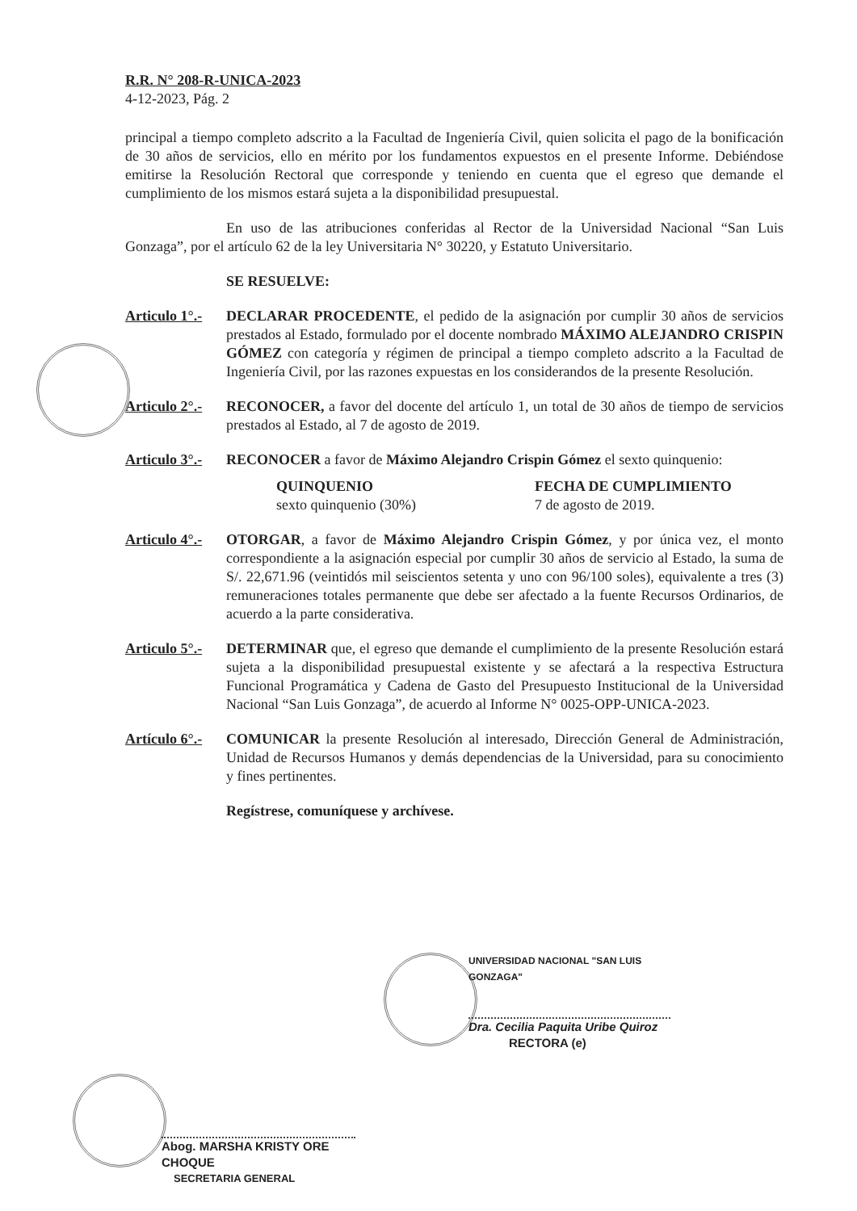R.R. N° 208-R-UNICA-2023
4-12-2023, Pág. 2
principal a tiempo completo adscrito a la Facultad de Ingeniería Civil, quien solicita el pago de la bonificación de 30 años de servicios, ello en mérito por los fundamentos expuestos en el presente Informe. Debiéndose emitirse la Resolución Rectoral que corresponde y teniendo en cuenta que el egreso que demande el cumplimiento de los mismos estará sujeta a la disponibilidad presupuestal.
En uso de las atribuciones conferidas al Rector de la Universidad Nacional “San Luis Gonzaga”, por el artículo 62 de la ley Universitaria N° 30220, y Estatuto Universitario.
SE RESUELVE:
Articulo 1°.-
DECLARAR PROCEDENTE, el pedido de la asignación por cumplir 30 años de servicios prestados al Estado, formulado por el docente nombrado MÁXIMO ALEJANDRO CRISPIN GÓMEZ con categoría y régimen de principal a tiempo completo adscrito a la Facultad de Ingeniería Civil, por las razones expuestas en los considerandos de la presente Resolución.
Articulo 2°.-
RECONOCER, a favor del docente del artículo 1, un total de 30 años de tiempo de servicios prestados al Estado, al 7 de agosto de 2019.
Articulo 3°.-
RECONOCER a favor de Máximo Alejandro Crispin Gómez el sexto quinquenio:
QUINQUENIO
sexto quinquenio (30%)
FECHA DE CUMPLIMIENTO
7 de agosto de 2019.
Articulo 4°.-
OTORGAR, a favor de Máximo Alejandro Crispin Gómez, y por única vez, el monto correspondiente a la asignación especial por cumplir 30 años de servicio al Estado, la suma de S/. 22,671.96 (veintidós mil seiscientos setenta y uno con 96/100 soles), equivalente a tres (3) remuneraciones totales permanente que debe ser afectado a la fuente Recursos Ordinarios, de acuerdo a la parte considerativa.
Articulo 5°.-
DETERMINAR que, el egreso que demande el cumplimiento de la presente Resolución estará sujeta a la disponibilidad presupuestal existente y se afectará a la respectiva Estructura Funcional Programática y Cadena de Gasto del Presupuesto Institucional de la Universidad Nacional “San Luis Gonzaga”, de acuerdo al Informe N° 0025-OPP-UNICA-2023.
Artículo 6°.-
COMUNICAR la presente Resolución al interesado, Dirección General de Administración, Unidad de Recursos Humanos y demás dependencias de la Universidad, para su conocimiento y fines pertinentes.
Regístrese, comuníquese y archívese.
UNIVERSIDAD NACIONAL "SAN LUIS GONZAGA"
Dra. Cecilia Paquita Uribe Quiroz
RECTORA (e)
Abog. MARSHA KRISTY ORE CHOQUE
SECRETARIA GENERAL